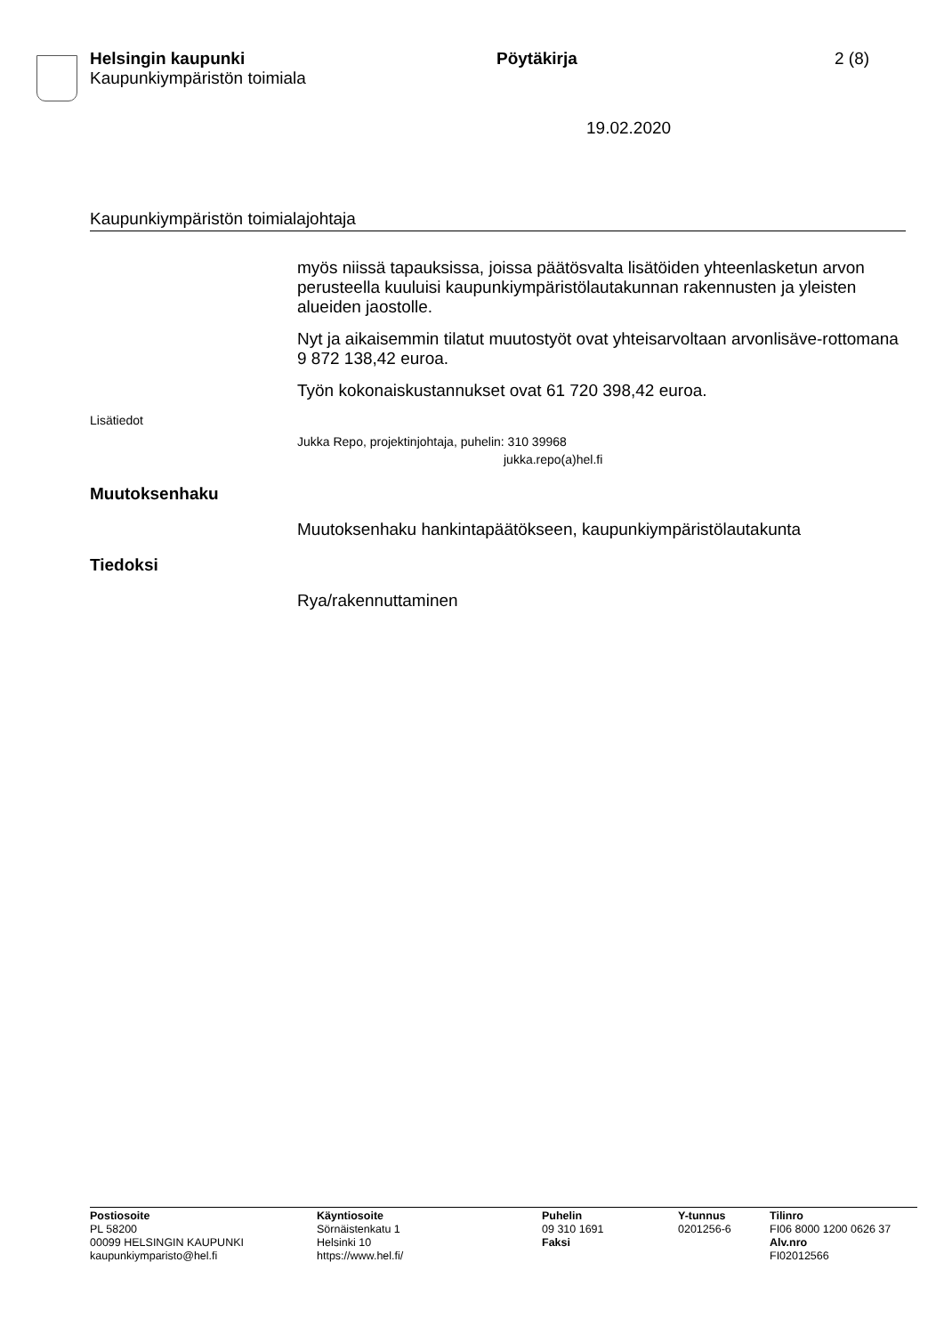Helsingin kaupunki Pöytäkirja 2 (8)
Kaupunkiympäristön toimiala
19.02.2020
Kaupunkiympäristön toimialajohtaja
myös niissä tapauksissa, joissa päätösvalta lisätöiden yhteenlasketun arvon perusteella kuuluisi kaupunkiympäristölautakunnan rakennusten ja yleisten alueiden jaostolle.
Nyt ja aikaisemmin tilatut muutostyöt ovat yhteisarvoltaan arvonlisäve-rottomana 9 872 138,42 euroa.
Työn kokonaiskustannukset ovat 61 720 398,42 euroa.
Lisätiedot
Jukka Repo, projektinjohtaja, puhelin: 310 39968
jukka.repo(a)hel.fi
Muutoksenhaku
Muutoksenhaku hankintapäätökseen, kaupunkiympäristölautakunta
Tiedoksi
Rya/rakennuttaminen
Postiosoite
PL 58200
00099 HELSINGIN KAUPUNKI
kaupunkiymparisto@hel.fi
Käyntiosoite
Sörnäistenkatu 1
Helsinki 10
https://www.hel.fi/
Puhelin
09 310 1691
Faksi
Y-tunnus
0201256-6
Tilinro
FI06 8000 1200 0626 37
Alv.nro
FI02012566